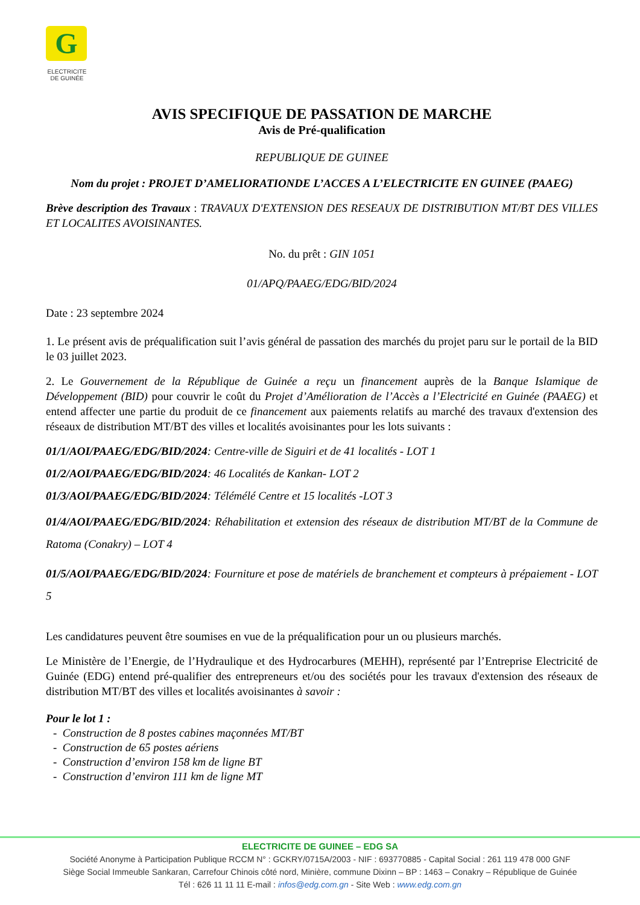G
ELECTRICITE
DE GUINÉE
AVIS SPECIFIQUE DE PASSATION DE MARCHE
Avis de Pré-qualification
REPUBLIQUE DE GUINEE
Nom du projet : PROJET D’AMELIORATIONDE L’ACCES A L’ELECTRICITE EN GUINEE (PAAEG)
Brève description des Travaux : TRAVAUX D'EXTENSION DES RESEAUX DE DISTRIBUTION MT/BT DES VILLES ET LOCALITES AVOISINANTES.
No. du prêt : GIN 1051
01/APQ/PAAEG/EDG/BID/2024
Date : 23 septembre 2024
1. Le présent avis de préqualification suit l’avis général de passation des marchés du projet paru sur le portail de la BID le 03 juillet 2023.
2. Le Gouvernement de la République de Guinée a reçu un financement auprès de la Banque Islamique de Développement (BID) pour couvrir le coût du Projet d’Amélioration de l’Accès a l’Electricité en Guinée (PAAEG) et entend affecter une partie du produit de ce financement aux paiements relatifs au marché des travaux d'extension des réseaux de distribution MT/BT des villes et localités avoisinantes pour les lots suivants :
01/1/AOI/PAAEG/EDG/BID/2024: Centre-ville de Siguiri et de 41 localités - LOT 1
01/2/AOI/PAAEG/EDG/BID/2024: 46 Localités de Kankan- LOT 2
01/3/AOI/PAAEG/EDG/BID/2024: Télémélé Centre et 15 localités -LOT 3
01/4/AOI/PAAEG/EDG/BID/2024: Réhabilitation et extension des réseaux de distribution MT/BT de la Commune de Ratoma (Conakry) – LOT 4
01/5/AOI/PAAEG/EDG/BID/2024: Fourniture et pose de matériels de branchement et compteurs à prépaiement - LOT 5
Les candidatures peuvent être soumises en vue de la préqualification pour un ou plusieurs marchés.
Le Ministère de l’Energie, de l’Hydraulique et des Hydrocarbures (MEHH), représenté par l’Entreprise Electricité de Guinée (EDG) entend pré-qualifier des entrepreneurs et/ou des sociétés pour les travaux d'extension des réseaux de distribution MT/BT des villes et localités avoisinantes à savoir :
Pour le lot 1 :
- Construction de 8 postes cabines maçonnées MT/BT
- Construction de 65 postes aériens
- Construction d’environ 158 km de ligne BT
- Construction d’environ 111 km de ligne MT
ELECTRICITE DE GUINEE – EDG SA
Société Anonyme à Participation Publique RCCM N° : GCKRY/0715A/2003 - NIF : 693770885 - Capital Social : 261 119 478 000 GNF
Siège Social Immeuble Sankaran, Carrefour Chinois côté nord, Minière, commune Dixinn – BP : 1463 – Conakry – République de Guinée
Tél : 626 11 11 11 E-mail : infos@edg.com.gn - Site Web : www.edg.com.gn